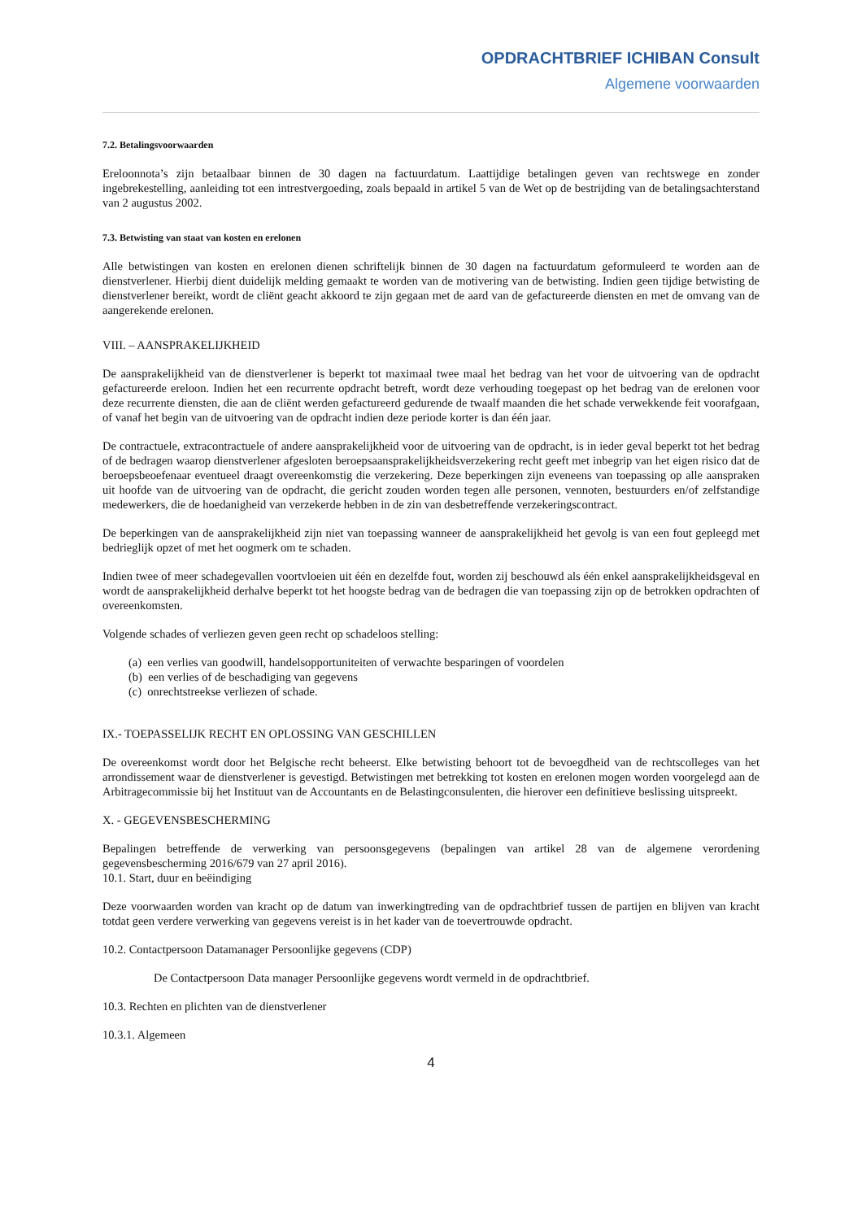OPDRACHTBRIEF ICHIBAN Consult
Algemene voorwaarden
7.2. Betalingsvoorwaarden
Ereloonnota’s zijn betaalbaar binnen de 30 dagen na factuurdatum. Laattijdige betalingen geven van rechtswege en zonder ingebrekestelling, aanleiding tot een intrestvergoeding, zoals bepaald in artikel 5 van de Wet op de bestrijding van de betalingsachterstand van 2 augustus 2002.
7.3. Betwisting van staat van kosten en erelonen
Alle betwistingen van kosten en erelonen dienen schriftelijk binnen de 30 dagen na factuurdatum geformuleerd te worden aan de dienstverlener. Hierbij dient duidelijk melding gemaakt te worden van de motivering van de betwisting. Indien geen tijdige betwisting de dienstverlener bereikt, wordt de cliënt geacht akkoord te zijn gegaan met de aard van de gefactureerde diensten en met de omvang van de aangerekende erelonen.
VIII. – AANSPRAKELIJKHEID
De aansprakelijkheid van de dienstverlener is beperkt tot maximaal twee maal het bedrag van het voor de uitvoering van de opdracht gefactureerde ereloon. Indien het een recurrente opdracht betreft, wordt deze verhouding toegepast op het bedrag van de erelonen voor deze recurrente diensten, die aan de cliënt werden gefactureerd gedurende de twaalf maanden die het schade verwekkende feit voorafgaan, of vanaf het begin van de uitvoering van de opdracht indien deze periode korter is dan één jaar.
De contractuele, extracontractuele of andere aansprakelijkheid voor de uitvoering van de opdracht, is in ieder geval beperkt tot het bedrag of de bedragen waarop dienstverlener afgesloten beroepsaansprakelijkheidsverzekering recht geeft met inbegrip van het eigen risico dat de beroepsbeoefenaar eventueel draagt overeenkomstig die verzekering. Deze beperkingen zijn eveneens van toepassing op alle aanspraken uit hoofde van de uitvoering van de opdracht, die gericht zouden worden tegen alle personen, vennoten, bestuurders en/of zelfstandige medewerkers, die de hoedanigheid van verzekerde hebben in de zin van desbetreffende verzekeringscontract.
De beperkingen van de aansprakelijkheid zijn niet van toepassing wanneer de aansprakelijkheid het gevolg is van een fout gepleegd met bedrieglijk opzet of met het oogmerk om te schaden.
Indien twee of meer schadegevallen voortvloeien uit één en dezelfde fout, worden zij beschouwd als één enkel aansprakelijkheidsgeval en wordt de aansprakelijkheid derhalve beperkt tot het hoogste bedrag van de bedragen die van toepassing zijn op de betrokken opdrachten of overeenkomsten.
Volgende schades of verliezen geven geen recht op schadeloos stelling:
(a) een verlies van goodwill, handelsopportuniteiten of verwachte besparingen of voordelen
(b) een verlies of de beschadiging van gegevens
(c) onrechtstreekse verliezen of schade.
IX.- TOEPASSELIJK RECHT EN OPLOSSING VAN GESCHILLEN
De overeenkomst wordt door het Belgische recht beheerst. Elke betwisting behoort tot de bevoegdheid van de rechtscolleges van het arrondissement waar de dienstverlener is gevestigd. Betwistingen met betrekking tot kosten en erelonen mogen worden voorgelegd aan de Arbitragecommissie bij het Instituut van de Accountants en de Belastingconsulenten, die hierover een definitieve beslissing uitspreekt.
X. - GEGEVENSBESCHERMING
Bepalingen betreffende de verwerking van persoonsgegevens (bepalingen van artikel 28 van de algemene verordening gegevensbescherming 2016/679 van 27 april 2016).
10.1. Start, duur en beëindiging
Deze voorwaarden worden van kracht op de datum van inwerkingtreding van de opdrachtbrief tussen de partijen en blijven van kracht totdat geen verdere verwerking van gegevens vereist is in het kader van de toevertrouwde opdracht.
10.2. Contactpersoon Datamanager Persoonlijke gegevens (CDP)
De Contactpersoon Data manager Persoonlijke gegevens wordt vermeld in de opdrachtbrief.
10.3. Rechten en plichten van de dienstverlener
10.3.1. Algemeen
4